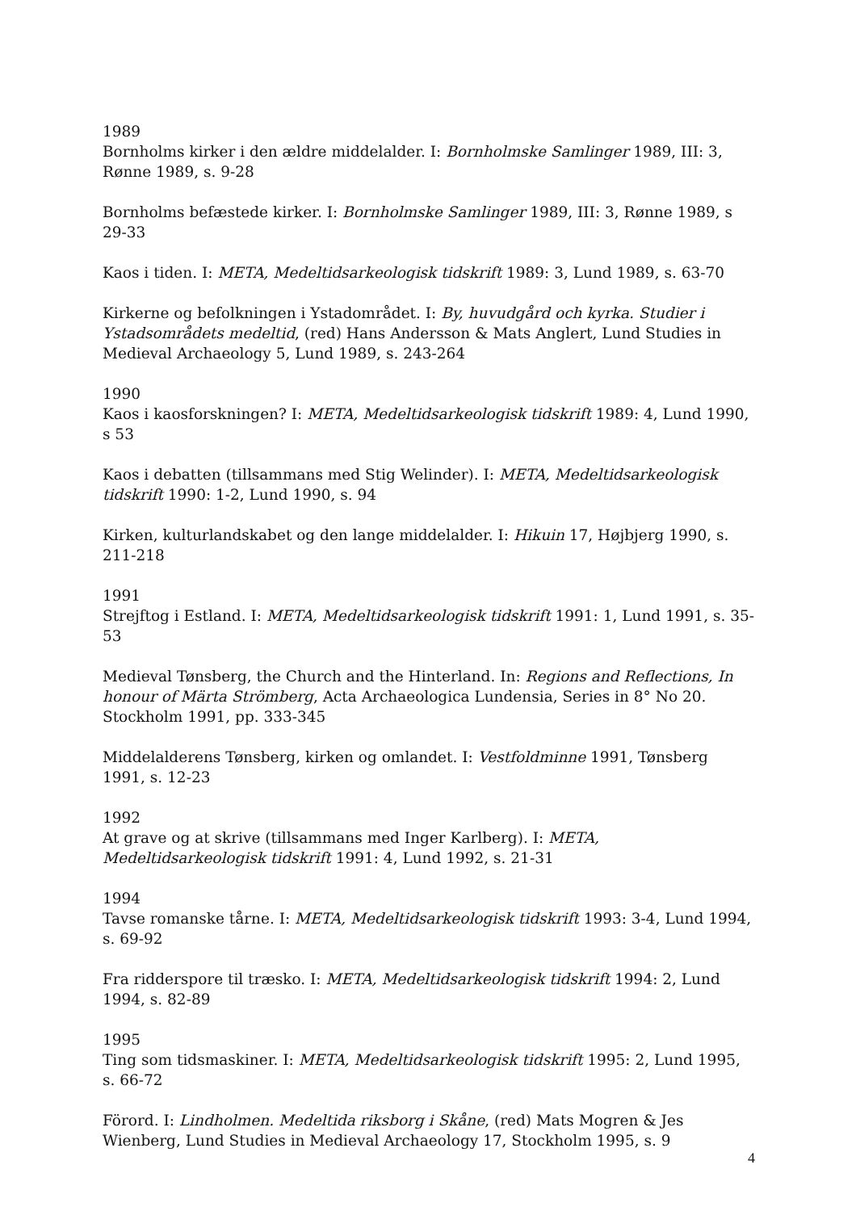1989
Bornholms kirker i den ældre middelalder. I: Bornholmske Samlinger 1989, III: 3, Rønne 1989, s. 9-28
Bornholms befæstede kirker. I: Bornholmske Samlinger 1989, III: 3, Rønne 1989, s 29-33
Kaos i tiden. I: META, Medeltidsarkeologisk tidskrift 1989: 3, Lund 1989, s. 63-70
Kirkerne og befolkningen i Ystadområdet. I: By, huvudgård och kyrka. Studier i Ystadsområdets medeltid, (red) Hans Andersson & Mats Anglert, Lund Studies in Medieval Archaeology 5, Lund 1989, s. 243-264
1990
Kaos i kaosforskningen? I: META, Medeltidsarkeologisk tidskrift 1989: 4, Lund 1990, s 53
Kaos i debatten (tillsammans med Stig Welinder). I: META, Medeltidsarkeologisk tidskrift 1990: 1-2, Lund 1990, s. 94
Kirken, kulturlandskabet og den lange middelalder. I: Hikuin 17, Højbjerg 1990, s. 211-218
1991
Strejftog i Estland. I: META, Medeltidsarkeologisk tidskrift 1991: 1, Lund 1991, s. 35-53
Medieval Tønsberg, the Church and the Hinterland. In: Regions and Reflections, In honour of Märta Strömberg, Acta Archaeologica Lundensia, Series in 8° No 20. Stockholm 1991, pp. 333-345
Middelalderens Tønsberg, kirken og omlandet. I: Vestfoldminne 1991, Tønsberg 1991, s. 12-23
1992
At grave og at skrive (tillsammans med Inger Karlberg). I: META, Medeltidsarkeologisk tidskrift 1991: 4, Lund 1992, s. 21-31
1994
Tavse romanske tårne. I: META, Medeltidsarkeologisk tidskrift 1993: 3-4, Lund 1994, s. 69-92
Fra ridderspore til træsko. I: META, Medeltidsarkeologisk tidskrift 1994: 2, Lund 1994, s. 82-89
1995
Ting som tidsmaskiner. I: META, Medeltidsarkeologisk tidskrift 1995: 2, Lund 1995, s. 66-72
Förord. I: Lindholmen. Medeltida riksborg i Skåne, (red) Mats Mogren & Jes Wienberg, Lund Studies in Medieval Archaeology 17, Stockholm 1995, s. 9
4